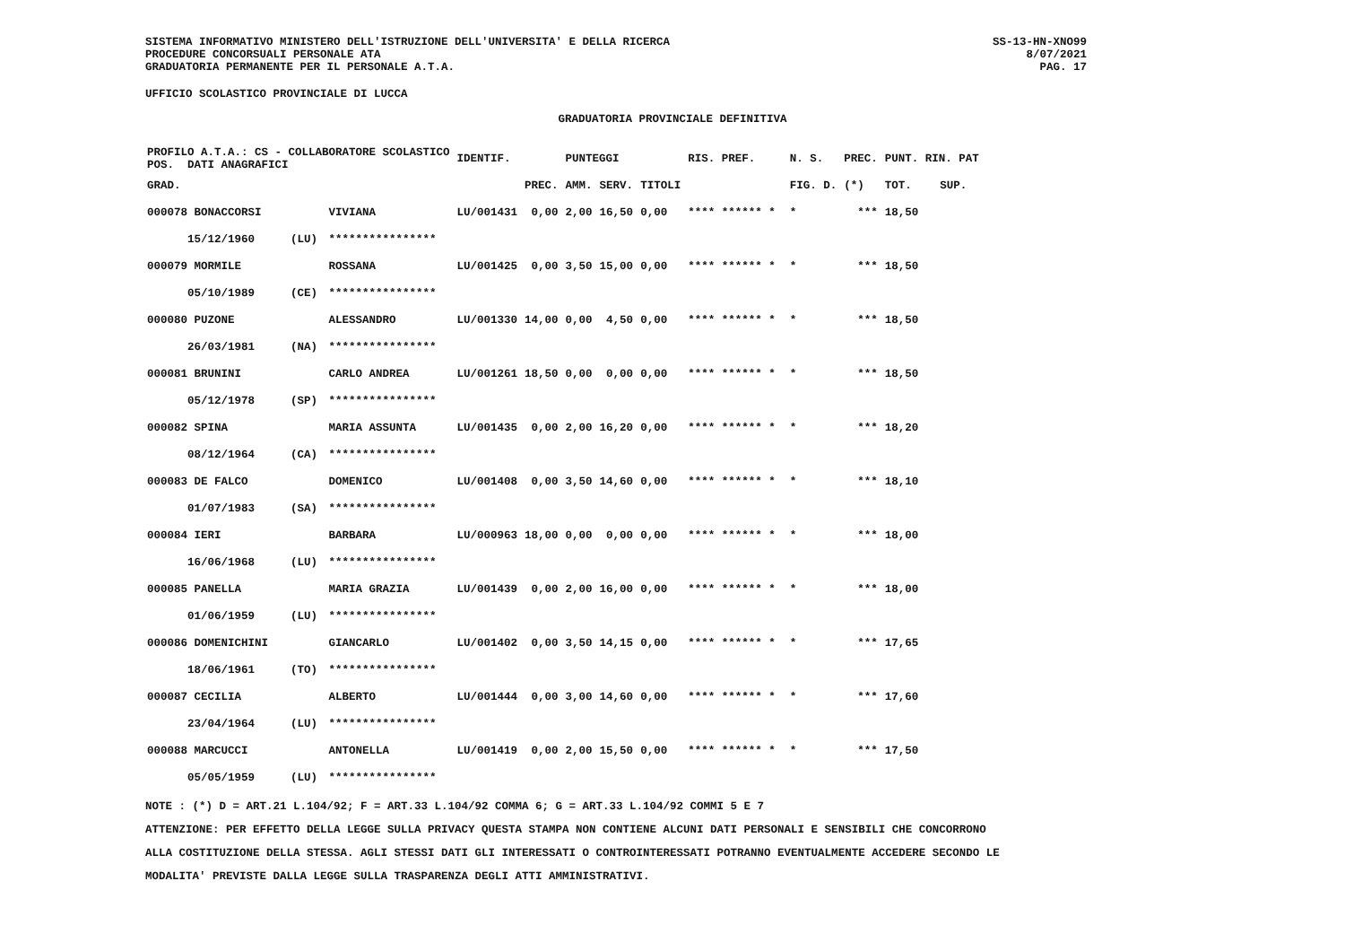SISTEMA INFORMATIVO MINISTERO DELL'ISTRUZIONE DELL'UNIVERSITA' E DELLA RICERCA
PROCEDURE CONCORSUALI PERSONALE ATA
GRADUATORIA PERMANENTE PER IL PERSONALE A.T.A.
SS-13-HN-XNO99
8/07/2021
PAG. 17
UFFICIO SCOLASTICO PROVINCIALE DI LUCCA
GRADUATORIA PROVINCIALE DEFINITIVA
| PROFILO A.T.A.: CS - COLLABORATORE SCOLASTICO POS. DATI ANAGRAFICI | | | IDENTIF. | | PUNTEGGI | | | RIS. PREF. | | N. S. | PREC. | PUNT. RIN. PAT | |
| --- | --- | --- | --- | --- | --- | --- | --- | --- | --- | --- | --- | --- | --- |
| GRAD. | | | | PREC. | AMM. | SERV. | TITOLI | | | FIG. D. | (*) | TOT. | SUP. |
| 000078 BONACCORSI | | VIVIANA | LU/001431 | 0,00 | 2,00 | 16,50 | 0,00 | **** ****** * | | * | *** | 18,50 | |
| 15/12/1960 | (LU) | **************** | | | | | | | | | | | |
| 000079 MORMILE | | ROSSANA | LU/001425 | 0,00 | 3,50 | 15,00 | 0,00 | **** ****** * | | * | *** | 18,50 | |
| 05/10/1989 | (CE) | **************** | | | | | | | | | | | |
| 000080 PUZONE | | ALESSANDRO | LU/001330 | 14,00 | 0,00 | 4,50 | 0,00 | **** ****** * | | * | *** | 18,50 | |
| 26/03/1981 | (NA) | **************** | | | | | | | | | | | |
| 000081 BRUNINI | | CARLO ANDREA | LU/001261 | 18,50 | 0,00 | 0,00 | 0,00 | **** ****** * | | * | *** | 18,50 | |
| 05/12/1978 | (SP) | **************** | | | | | | | | | | | |
| 000082 SPINA | | MARIA ASSUNTA | LU/001435 | 0,00 | 2,00 | 16,20 | 0,00 | **** ****** * | | * | *** | 18,20 | |
| 08/12/1964 | (CA) | **************** | | | | | | | | | | | |
| 000083 DE FALCO | | DOMENICO | LU/001408 | 0,00 | 3,50 | 14,60 | 0,00 | **** ****** * | | * | *** | 18,10 | |
| 01/07/1983 | (SA) | **************** | | | | | | | | | | | |
| 000084 IERI | | BARBARA | LU/000963 | 18,00 | 0,00 | 0,00 | 0,00 | **** ****** * | | * | *** | 18,00 | |
| 16/06/1968 | (LU) | **************** | | | | | | | | | | | |
| 000085 PANELLA | | MARIA GRAZIA | LU/001439 | 0,00 | 2,00 | 16,00 | 0,00 | **** ****** * | | * | *** | 18,00 | |
| 01/06/1959 | (LU) | **************** | | | | | | | | | | | |
| 000086 DOMENICHINI | | GIANCARLO | LU/001402 | 0,00 | 3,50 | 14,15 | 0,00 | **** ****** * | | * | *** | 17,65 | |
| 18/06/1961 | (TO) | **************** | | | | | | | | | | | |
| 000087 CECILIA | | ALBERTO | LU/001444 | 0,00 | 3,00 | 14,60 | 0,00 | **** ****** * | | * | *** | 17,60 | |
| 23/04/1964 | (LU) | **************** | | | | | | | | | | | |
| 000088 MARCUCCI | | ANTONELLA | LU/001419 | 0,00 | 2,00 | 15,50 | 0,00 | **** ****** * | | * | *** | 17,50 | |
| 05/05/1959 | (LU) | **************** | | | | | | | | | | | |
NOTE : (*) D = ART.21 L.104/92; F = ART.33 L.104/92 COMMA 6; G = ART.33 L.104/92 COMMI 5 E 7
ATTENZIONE: PER EFFETTO DELLA LEGGE SULLA PRIVACY QUESTA STAMPA NON CONTIENE ALCUNI DATI PERSONALI E SENSIBILI CHE CONCORRONO
ALLA COSTITUZIONE DELLA STESSA. AGLI STESSI DATI GLI INTERESSATI O CONTROINTERESSATI POTRANNO EVENTUALMENTE ACCEDERE SECONDO LE
MODALITA' PREVISTE DALLA LEGGE SULLA TRASPARENZA DEGLI ATTI AMMINISTRATIVI.